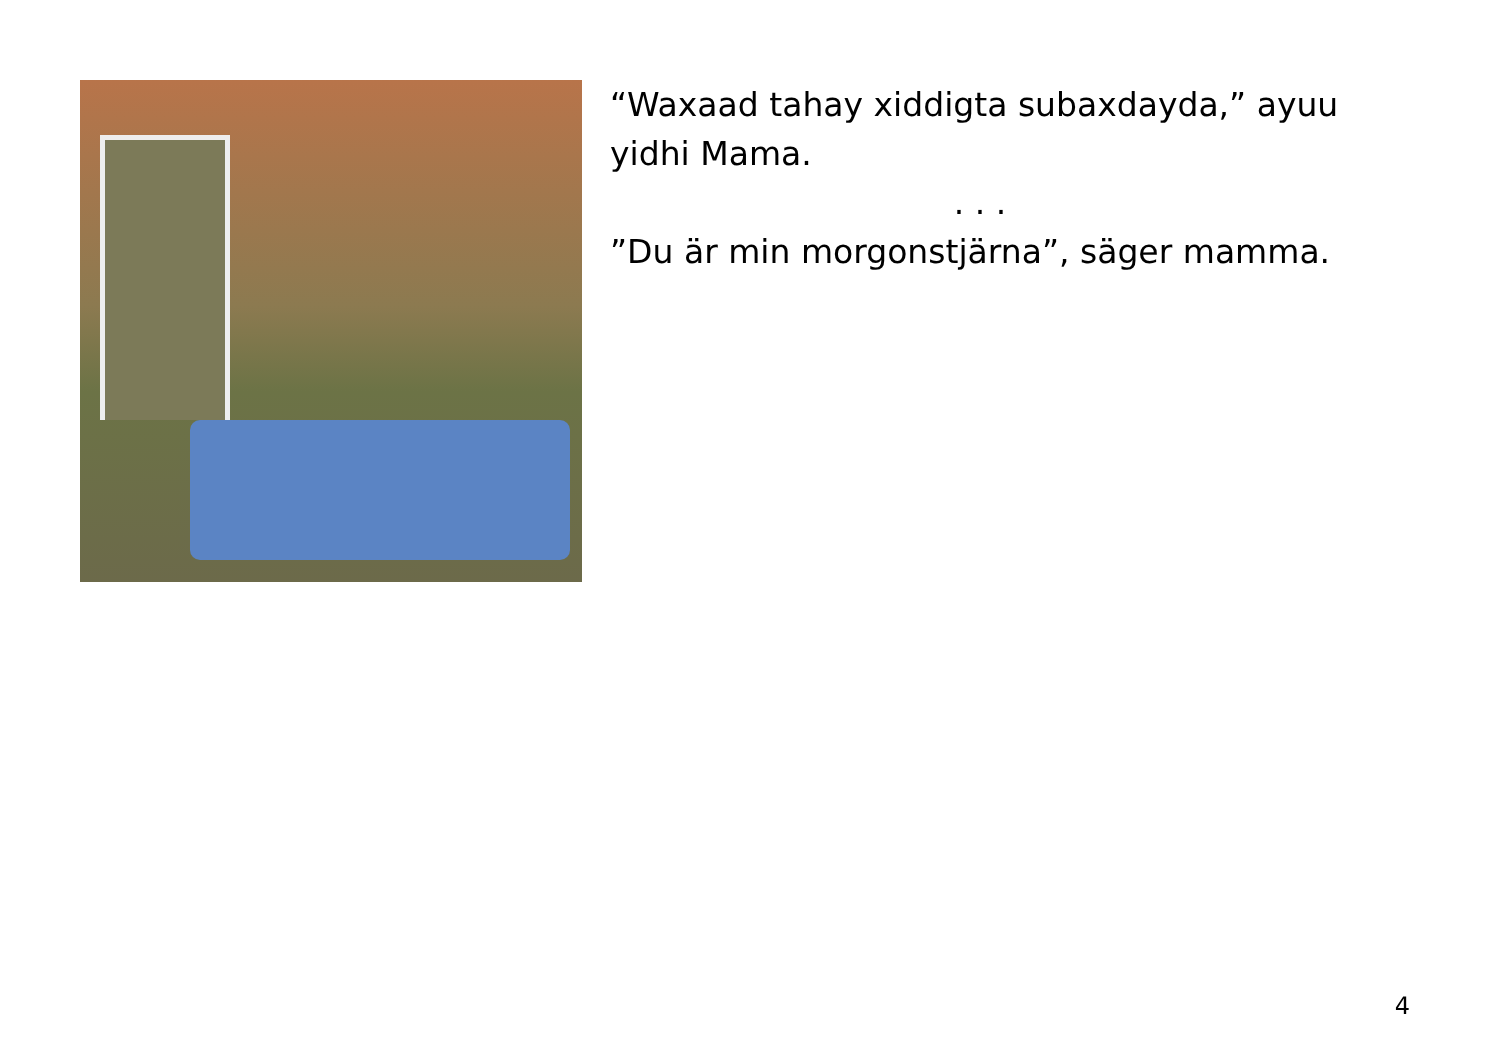“Waxaad tahay xiddigta subaxdayda,” ayuu yidhi Mama.
. . .
”Du är min morgonstjärna”, säger mamma.
4